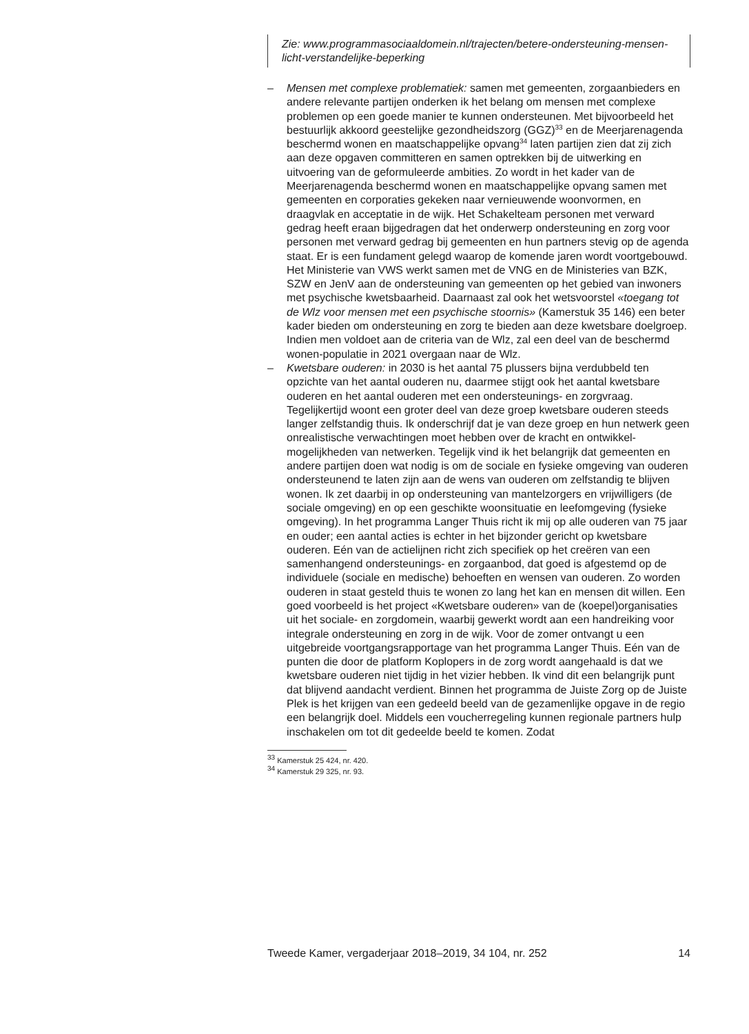Zie: www.programmasociaaldomein.nl/trajecten/betere-ondersteuning-mensen-licht-verstandelijke-beperking
– Mensen met complexe problematiek: samen met gemeenten, zorgaanbieders en andere relevante partijen onderken ik het belang om mensen met complexe problemen op een goede manier te kunnen ondersteunen. Met bijvoorbeeld het bestuurlijk akkoord geestelijke gezondheidszorg (GGZ)<sup>33</sup> en de Meerjarenagenda beschermd wonen en maatschappelijke opvang<sup>34</sup> laten partijen zien dat zij zich aan deze opgaven committeren en samen optrekken bij de uitwerking en uitvoering van de geformuleerde ambities. Zo wordt in het kader van de Meerjarenagenda beschermd wonen en maatschappelijke opvang samen met gemeenten en corporaties gekeken naar vernieuwende woonvormen, en draagvlak en acceptatie in de wijk. Het Schakelteam personen met verward gedrag heeft eraan bijgedragen dat het onderwerp ondersteuning en zorg voor personen met verward gedrag bij gemeenten en hun partners stevig op de agenda staat. Er is een fundament gelegd waarop de komende jaren wordt voortgebouwd. Het Ministerie van VWS werkt samen met de VNG en de Ministeries van BZK, SZW en JenV aan de ondersteuning van gemeenten op het gebied van inwoners met psychische kwetsbaarheid. Daarnaast zal ook het wetsvoorstel «toegang tot de Wlz voor mensen met een psychische stoornis» (Kamerstuk 35 146) een beter kader bieden om ondersteuning en zorg te bieden aan deze kwetsbare doelgroep. Indien men voldoet aan de criteria van de Wlz, zal een deel van de beschermd wonen-populatie in 2021 overgaan naar de Wlz.
– Kwetsbare ouderen: in 2030 is het aantal 75 plussers bijna verdubbeld ten opzichte van het aantal ouderen nu, daarmee stijgt ook het aantal kwetsbare ouderen en het aantal ouderen met een ondersteunings- en zorgvraag. Tegelijkertijd woont een groter deel van deze groep kwetsbare ouderen steeds langer zelfstandig thuis. Ik onderschrijf dat je van deze groep en hun netwerk geen onrealistische verwachtingen moet hebben over de kracht en ontwikkel-mogelijkheden van netwerken. Tegelijk vind ik het belangrijk dat gemeenten en andere partijen doen wat nodig is om de sociale en fysieke omgeving van ouderen ondersteunend te laten zijn aan de wens van ouderen om zelfstandig te blijven wonen. Ik zet daarbij in op ondersteuning van mantelzorgers en vrijwilligers (de sociale omgeving) en op een geschikte woonsituatie en leefomgeving (fysieke omgeving). In het programma Langer Thuis richt ik mij op alle ouderen van 75 jaar en ouder; een aantal acties is echter in het bijzonder gericht op kwetsbare ouderen. Eén van de actielijnen richt zich specifiek op het creëren van een samenhangend ondersteunings- en zorgaanbod, dat goed is afgestemd op de individuele (sociale en medische) behoeften en wensen van ouderen. Zo worden ouderen in staat gesteld thuis te wonen zo lang het kan en mensen dit willen. Een goed voorbeeld is het project «Kwetsbare ouderen» van de (koepel)organisaties uit het sociale- en zorgdomein, waarbij gewerkt wordt aan een handreiking voor integrale ondersteuning en zorg in de wijk. Voor de zomer ontvangt u een uitgebreide voortgangsrapportage van het programma Langer Thuis. Eén van de punten die door de platform Koplopers in de zorg wordt aangehaald is dat we kwetsbare ouderen niet tijdig in het vizier hebben. Ik vind dit een belangrijk punt dat blijvend aandacht verdient. Binnen het programma de Juiste Zorg op de Juiste Plek is het krijgen van een gedeeld beeld van de gezamenlijke opgave in de regio een belangrijk doel. Middels een voucherregeling kunnen regionale partners hulp inschakelen om tot dit gedeelde beeld te komen. Zodat
<sup>33</sup> Kamerstuk 25 424, nr. 420.
<sup>34</sup> Kamerstuk 29 325, nr. 93.
Tweede Kamer, vergaderjaar 2018–2019, 34 104, nr. 252 14